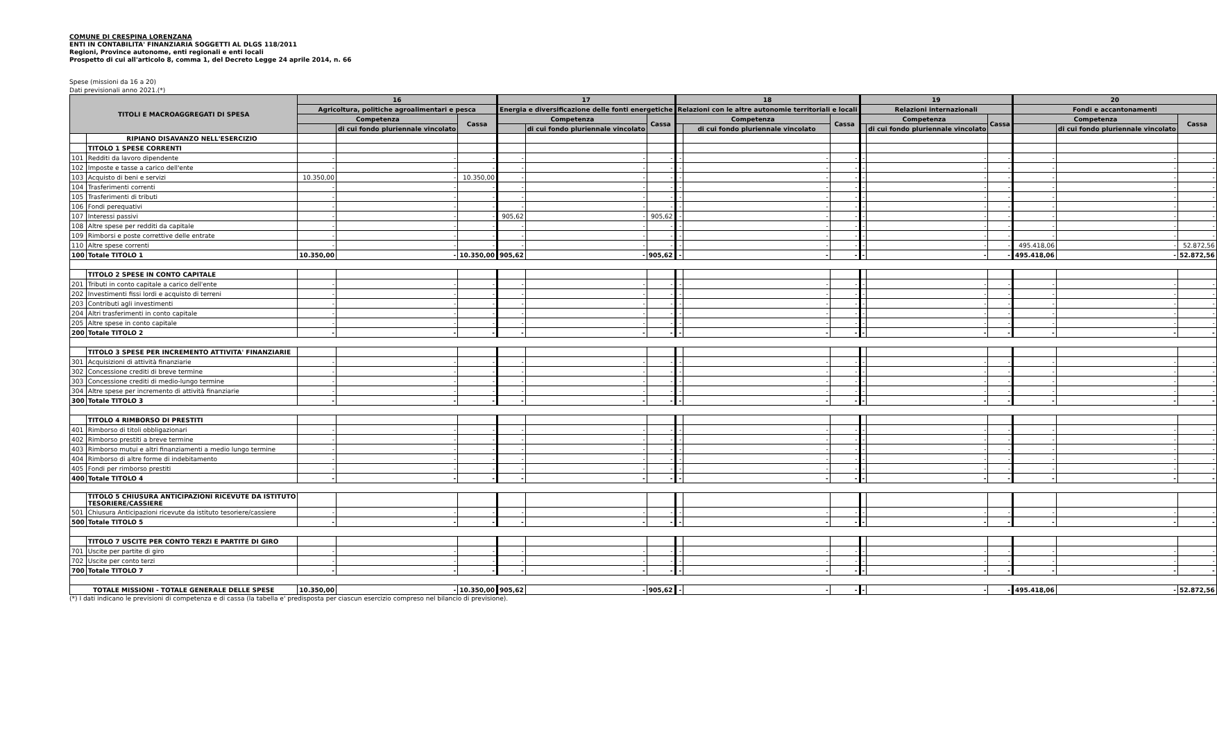COMUNE DI CRESPINA LORENZANA
ENTI IN CONTABILITA' FINANZIARIA SOGGETTI AL DLGS 118/2011
Regioni, Province autonome, enti regionali e enti locali
Prospetto di cui all'articolo 8, comma 1, del Decreto Legge 24 aprile 2014, n. 66
Spese (missioni da 16 a 20)
Dati previsionali anno 2021.(*)
| TITOLI E MACROAGGREGATI DI SPESA | | 16 | | | 17 | | | 18 | | | 19 | | | 20 | | |
| --- | --- | --- | --- | --- | --- | --- | --- | --- | --- | --- | --- | --- | --- | --- | --- | --- |
| | | Agricoltura, politiche agroalimentari e pesca | | | Energia e diversificazione delle fonti energetiche | | | Relazioni con le altre autonomie territoriali e locali | | | Relazioni internazionali | | | Fondi e accantonamenti | | |
| | | Competenza | | Cassa | Competenza | | Cassa | Competenza | | Cassa | Competenza | | Cassa | Competenza | | Cassa |
| | | | di cui fondo pluriennale vincolato | | | di cui fondo pluriennale vincolato | | | di cui fondo pluriennale vincolato | | | di cui fondo pluriennale vincolato | | | di cui fondo pluriennale vincolato | |
| | RIPIANO DISAVANZO NELL'ESERCIZIO | | | | | | | | | | | | | | | |
| | TITOLO 1 SPESE CORRENTI | | | | | | | | | | | | | | | |
| 101 | Redditi da lavoro dipendente | - | - | - | - | - | - | - | - | - | - | - | - | - | - | - |
| 102 | Imposte e tasse a carico dell'ente | - | - | - | - | - | - | - | - | - | - | - | - | - | - | - |
| 103 | Acquisto di beni e servizi | 10.350,00 | - | 10.350,00 | - | - | - | - | - | - | - | - | - | - | - | - |
| 104 | Trasferimenti correnti | - | - | - | - | - | - | - | - | - | - | - | - | - | - | - |
| 105 | Trasferimenti di tributi | - | - | - | - | - | - | - | - | - | - | - | - | - | - | - |
| 106 | Fondi perequativi | - | - | - | - | - | - | - | - | - | - | - | - | - | - | - |
| 107 | Interessi passivi | - | - | - | 905,62 | - | 905,62 | - | - | - | - | - | - | - | - | - |
| 108 | Altre spese per redditi da capitale | - | - | - | - | - | - | - | - | - | - | - | - | - | - | - |
| 109 | Rimborsi e poste correttive delle entrate | - | - | - | - | - | - | - | - | - | - | - | - | - | - | - |
| 110 | Altre spese correnti | - | - | - | - | - | - | - | - | - | - | - | - | 495.418,06 | - | 52.872,56 |
| 100 | Totale TITOLO 1 | 10.350,00 | - | 10.350,00 | 905,62 | - | 905,62 | - | - | - | - | - | - | 495.418,06 | - | 52.872,56 |
| | TITOLO 2 SPESE IN CONTO CAPITALE | | | | | | | | | | | | | | | |
| 201 | Tributi in conto capitale a carico dell'ente | - | - | - | - | - | - | - | - | - | - | - | - | - | - | - |
| 202 | Investimenti fissi lordi e acquisto di terreni | - | - | - | - | - | - | - | - | - | - | - | - | - | - | - |
| 203 | Contributi agli investimenti | - | - | - | - | - | - | - | - | - | - | - | - | - | - | - |
| 204 | Altri trasferimenti in conto capitale | - | - | - | - | - | - | - | - | - | - | - | - | - | - | - |
| 205 | Altre spese in conto capitale | - | - | - | - | - | - | - | - | - | - | - | - | - | - | - |
| 200 | Totale TITOLO 2 | - | - | - | - | - | - | - | - | - | - | - | - | - | - | - |
| | TITOLO 3 SPESE PER INCREMENTO ATTIVITA' FINANZIARIE | | | | | | | | | | | | | | | |
| 301 | Acquisizioni di attività finanziarie | - | - | - | - | - | - | - | - | - | - | - | - | - | - | - |
| 302 | Concessione crediti di breve termine | - | - | - | - | - | - | - | - | - | - | - | - | - | - | - |
| 303 | Concessione crediti di medio-lungo termine | - | - | - | - | - | - | - | - | - | - | - | - | - | - | - |
| 304 | Altre spese per incremento di attività finanziarie | - | - | - | - | - | - | - | - | - | - | - | - | - | - | - |
| 300 | Totale TITOLO 3 | - | - | - | - | - | - | - | - | - | - | - | - | - | - | - |
| | TITOLO 4 RIMBORSO DI PRESTITI | | | | | | | | | | | | | | | |
| 401 | Rimborso di titoli obbligazionari | - | - | - | - | - | - | - | - | - | - | - | - | - | - | - |
| 402 | Rimborso prestiti a breve termine | - | - | - | - | - | - | - | - | - | - | - | - | - | - | - |
| 403 | Rimborso mutui e altri finanziamenti a medio lungo termine | - | - | - | - | - | - | - | - | - | - | - | - | - | - | - |
| 404 | Rimborso di altre forme di indebitamento | - | - | - | - | - | - | - | - | - | - | - | - | - | - | - |
| 405 | Fondi per rimborso prestiti | - | - | - | - | - | - | - | - | - | - | - | - | - | - | - |
| 400 | Totale TITOLO 4 | - | - | - | - | - | - | - | - | - | - | - | - | - | - | - |
| | TITOLO 5 CHIUSURA ANTICIPAZIONI RICEVUTE DA ISTITUTO TESORIERE/CASSIERE | | | | | | | | | | | | | | | |
| 501 | Chiusura Anticipazioni ricevute da istituto tesoriere/cassiere | - | - | - | - | - | - | - | - | - | - | - | - | - | - | - |
| 500 | Totale TITOLO 5 | - | - | - | - | - | - | - | - | - | - | - | - | - | - | - |
| | TITOLO 7 USCITE PER CONTO TERZI E PARTITE DI GIRO | | | | | | | | | | | | | | | |
| 701 | Uscite per partite di giro | - | - | - | - | - | - | - | - | - | - | - | - | - | - | - |
| 702 | Uscite per conto terzi | - | - | - | - | - | - | - | - | - | - | - | - | - | - | - |
| 700 | Totale TITOLO 7 | - | - | - | - | - | - | - | - | - | - | - | - | - | - | - |
| TOTALE MISSIONI - TOTALE GENERALE DELLE SPESE | | 10.350,00 | - | 10.350,00 | 905,62 | - | 905,62 | - | - | - | - | - | - | 495.418,06 | - | 52.872,56 |
(*) I dati indicano le previsioni di competenza e di cassa (la tabella e' predisposta per ciascun esercizio compreso nel bilancio di previsione).